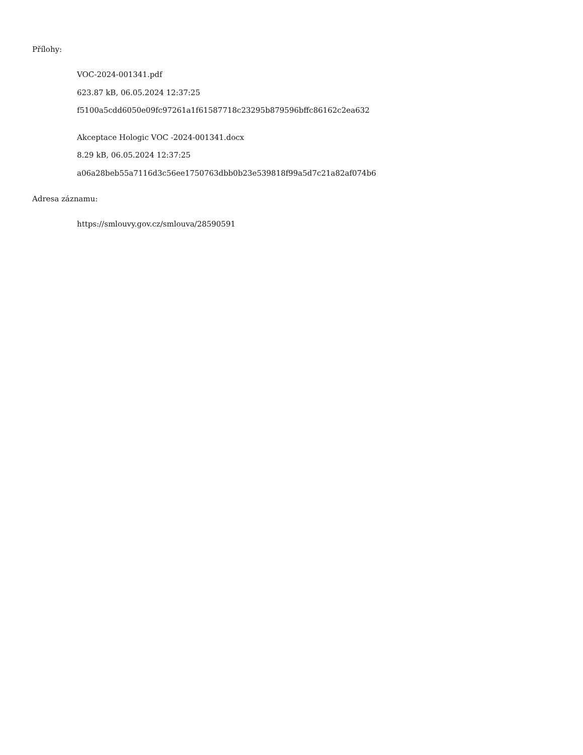Přílohy:
VOC-2024-001341.pdf
623.87 kB, 06.05.2024 12:37:25
f5100a5cdd6050e09fc97261a1f61587718c23295b879596bffc86162c2ea632
Akceptace Hologic VOC -2024-001341.docx
8.29 kB, 06.05.2024 12:37:25
a06a28beb55a7116d3c56ee1750763dbb0b23e539818f99a5d7c21a82af074b6
Adresa záznamu:
https://smlouvy.gov.cz/smlouva/28590591